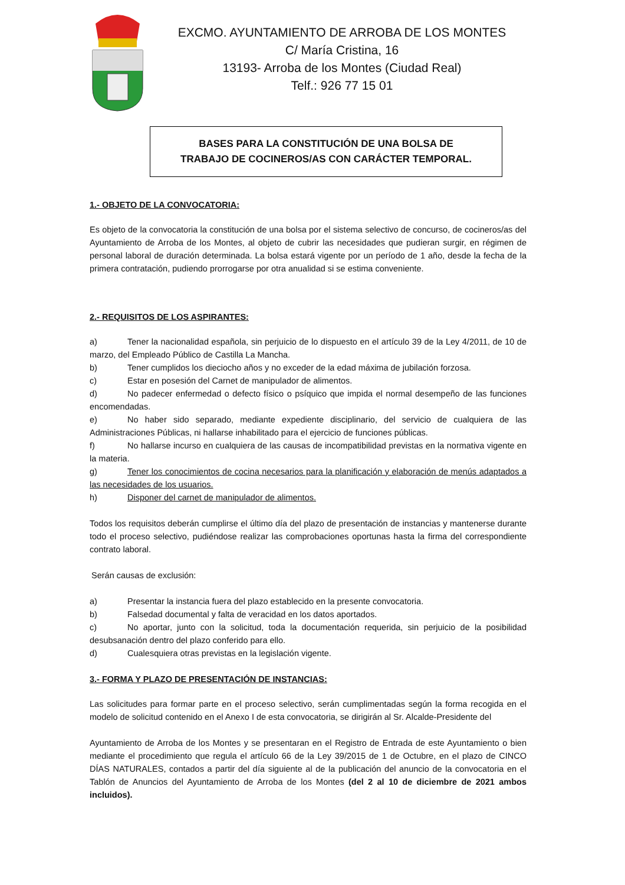EXCMO. AYUNTAMIENTO DE ARROBA DE LOS MONTES
C/ María Cristina, 16
13193- Arroba de los Montes (Ciudad Real)
Telf.: 926 77 15 01
BASES PARA LA CONSTITUCIÓN DE UNA BOLSA DE
TRABAJO DE COCINEROS/AS CON CARÁCTER TEMPORAL.
1.- OBJETO DE LA CONVOCATORIA:
Es objeto de la convocatoria la constitución de una bolsa por el sistema selectivo de concurso, de cocineros/as del Ayuntamiento de Arroba de los Montes, al objeto de cubrir las necesidades que pudieran surgir, en régimen de personal laboral de duración determinada. La bolsa estará vigente por un período de 1 año, desde la fecha de la primera contratación, pudiendo prorrogarse por otra anualidad si se estima conveniente.
2.- REQUISITOS DE LOS ASPIRANTES:
a) Tener la nacionalidad española, sin perjuicio de lo dispuesto en el artículo 39 de la Ley 4/2011, de 10 de marzo, del Empleado Público de Castilla La Mancha.
b) Tener cumplidos los dieciocho años y no exceder de la edad máxima de jubilación forzosa.
c) Estar en posesión del Carnet de manipulador de alimentos.
d) No padecer enfermedad o defecto físico o psíquico que impida el normal desempeño de las funciones encomendadas.
e) No haber sido separado, mediante expediente disciplinario, del servicio de cualquiera de las Administraciones Públicas, ni hallarse inhabilitado para el ejercicio de funciones públicas.
f) No hallarse incurso en cualquiera de las causas de incompatibilidad previstas en la normativa vigente en la materia.
g) Tener los conocimientos de cocina necesarios para la planificación y elaboración de menús adaptados a las necesidades de los usuarios.
h) Disponer del carnet de manipulador de alimentos.
Todos los requisitos deberán cumplirse el último día del plazo de presentación de instancias y mantenerse durante todo el proceso selectivo, pudiéndose realizar las comprobaciones oportunas hasta la firma del correspondiente contrato laboral.
Serán causas de exclusión:
a) Presentar la instancia fuera del plazo establecido en la presente convocatoria.
b) Falsedad documental y falta de veracidad en los datos aportados.
c) No aportar, junto con la solicitud, toda la documentación requerida, sin perjuicio de la posibilidad desubsanación dentro del plazo conferido para ello.
d) Cualesquiera otras previstas en la legislación vigente.
3.- FORMA Y PLAZO DE PRESENTACIÓN DE INSTANCIAS:
Las solicitudes para formar parte en el proceso selectivo, serán cumplimentadas según la forma recogida en el modelo de solicitud contenido en el Anexo I de esta convocatoria, se dirigirán al Sr. Alcalde-Presidente del
Ayuntamiento de Arroba de los Montes y se presentaran en el Registro de Entrada de este Ayuntamiento o bien mediante el procedimiento que regula el artículo 66 de la Ley 39/2015 de 1 de Octubre, en el plazo de CINCO DÍAS NATURALES, contados a partir del día siguiente al de la publicación del anuncio de la convocatoria en el Tablón de Anuncios del Ayuntamiento de Arroba de los Montes (del 2 al 10 de diciembre de 2021 ambos incluidos).